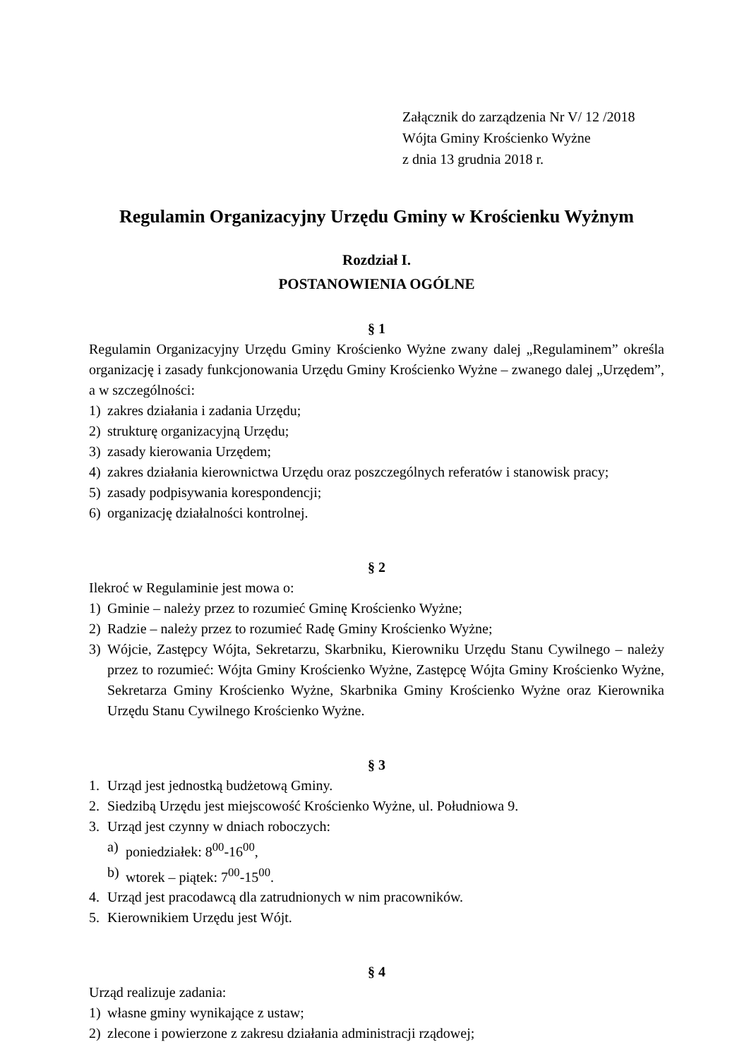Załącznik do zarządzenia Nr V/ 12 /2018
Wójta Gminy Krościenko Wyżne
z dnia 13 grudnia 2018 r.
Regulamin Organizacyjny Urzędu Gminy w Krościenku Wyżnym
Rozdział I.
POSTANOWIENIA OGÓLNE
§ 1
Regulamin Organizacyjny Urzędu Gminy Krościenko Wyżne zwany dalej „Regulaminem” określa organizację i zasady funkcjonowania Urzędu Gminy Krościenko Wyżne – zwanego dalej „Urzędem”, a w szczególności:
1) zakres działania i zadania Urzędu;
2) strukturę organizacyjną Urzędu;
3) zasady kierowania Urzędem;
4) zakres działania kierownictwa Urzędu oraz poszczególnych referatów i stanowisk pracy;
5) zasady podpisywania korespondencji;
6) organizację działalności kontrolnej.
§ 2
Ilekroć w Regulaminie jest mowa o:
1) Gminie – należy przez to rozumieć Gminę Krościenko Wyżne;
2) Radzie – należy przez to rozumieć Radę Gminy Krościenko Wyżne;
3) Wójcie, Zastępcy Wójta, Sekretarzu, Skarbniku, Kierowniku Urzędu Stanu Cywilnego – należy przez to rozumieć: Wójta Gminy Krościenko Wyżne, Zastępcę Wójta Gminy Krościenko Wyżne, Sekretarza Gminy Krościenko Wyżne, Skarbnika Gminy Krościenko Wyżne oraz Kierownika Urzędu Stanu Cywilnego Krościenko Wyżne.
§ 3
1. Urząd jest jednostką budżetową Gminy.
2. Siedzibą Urzędu jest miejscowość Krościenko Wyżne, ul. Południowa 9.
3. Urząd jest czynny w dniach roboczych:
a) poniedziałek: 8<sup>00</sup>-16<sup>00</sup>,
b) wtorek – piątek: 7<sup>00</sup>-15<sup>00</sup>.
4. Urząd jest pracodawcą dla zatrudnionych w nim pracowników.
5. Kierownikiem Urzędu jest Wójt.
§ 4
Urząd realizuje zadania:
1) własne gminy wynikające z ustaw;
2) zlecone i powierzone z zakresu działania administracji rządowej;